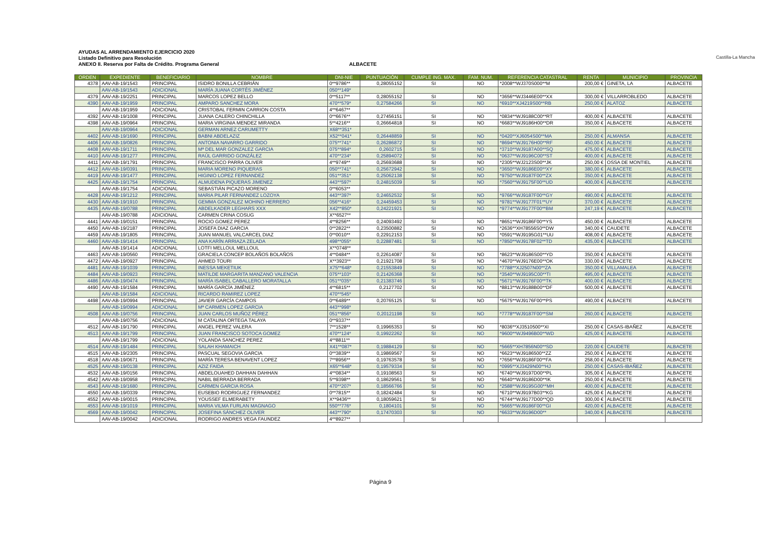AYUDAS AL ARRENDAMIENTO EJERCICIO 2020
Listado Definitivo para Resolución
ANEXO II. Reserva por Falta de Crédito. Programa General
ALBACETE
Castilla-La Mancha
| ORDEN | EXPEDIENTE | BENEFICIARIO | NOMBRE | DNI-NIE | PUNTUACIÓN | CUMPLE ING. MAX. | FAM. NUM. | REFERENCIA CATASTRAL | RENTA | MUNICIPIO | PROVINCIA |
| --- | --- | --- | --- | --- | --- | --- | --- | --- | --- | --- | --- |
| 4378 | AAV-AB-19/1543 | PRINCIPAL | ISIDRO BONILLA CEBRIÁN | 0**9786** | 0,28055152 | SI | NO | *2008**WJ370S000**M | 200,00 € | GINETA, LA | ALBACETE |
| | AAV-AB-19/1543 | ADICIONAL | MARÍA JUANA CORTÉS JIMÉNEZ | 050**149* | | | | | | | |
| 4379 | AAV-AB-19/2251 | PRINCIPAL | MARCOS LOPEZ BELLO | 0**5117** | 0,28055152 | SI | NO | *3656**WJ3446E00**XX | 300,00 € | VILLARROBLEDO | ALBACETE |
| 4390 | AAV-AB-19/1959 | PRINCIPAL | AMPARO SANCHEZ MORA | 470**579* | 0,27584266 | SI | NO | *6910**XJ4219S00**RB | 250,00 € | ALATOZ | ALBACETE |
| | AAV-AB-19/1959 | ADICIONAL | CRISTOBAL FERMIN CARRION COSTA | 4**6467** | | | | | | | |
| 4392 | AAV-AB-19/1008 | PRINCIPAL | JUANA CALERO CHINCHILLA | 0**6676** | 0,27456151 | SI | NO | *0834**WJ9188C00**RT | 400,00 € | ALBACETE | ALBACETE |
| 4398 | AAV-AB-19/0964 | PRINCIPAL | MARIA VIRGINIA MENDEZ MIRANDA | 5**4216** | 0,26664818 | SI | NO | *6683**WJ9186H00**DR | 350,00 € | ALBACETE | ALBACETE |
| | AAV-AB-19/0964 | ADICIONAL | GERMAN ARNEZ CARUMETTY | X68**351* | | | | | | | |
| 4402 | AAV-AB-19/1690 | PRINCIPAL | BABNI ABDELAZIZ | X52**041* | 0,26448859 | SI | NO | *0420**XJ6054S00**MA | 250,00 € | ALMANSA | ALBACETE |
| 4406 | AAV-AB-19/0826 | PRINCIPAL | ANTONIA NAVARRO GARRIDO | 075**741* | 0,26286872 | SI | NO | *8694**WJ9176H00**RF | 450,00 € | ALBACETE | ALBACETE |
| 4408 | AAV-AB-19/1711 | PRINCIPAL | Mª DEL MAR GONZALEZ GARCIA | 075**894* | 0,2602715 | SI | NO | *3710**WJ9187A00**SQ | 475,00 € | ALBACETE | ALBACETE |
| 4410 | AAV-AB-19/1277 | PRINCIPAL | RAÚL GARRIDO GONZÁLEZ | 470**234* | 0,25894072 | SI | NO | *0637**WJ9196C00**ST | 400,00 € | ALBACETE | ALBACETE |
| 4411 | AAV-AB-19/1791 | PRINCIPAL | FRANCISCO PARRA OLIVER | 4**9749** | 0,25693688 | SI | NO | *2305**WJ2123S00**JK | 250,00 € | OSSA DE MONTIEL | ALBACETE |
| 4412 | AAV-AB-19/0391 | PRINCIPAL | MARIA MORENO PIQUERAS | 050**741* | 0,25672942 | SI | NO | *3650**WJ9186E00**XY | 380,00 € | ALBACETE | ALBACETE |
| 4419 | AAV-AB-19/1477 | PRINCIPAL | HIGINIO LOPEZ FERNANDEZ | 051**351* | 0,25062138 | SI | NO | *9750**WJ9187F00**ZX | 350,00 € | ALBACETE | ALBACETE |
| 4425 | AAV-AB-19/1754 | PRINCIPAL | ALMUDENA PIQUERAS JIMENEZ | 443**597* | 0,24815039 | SI | NO | *7560**WJ9175F00**UD | 400,00 € | ALBACETE | ALBACETE |
| | AAV-AB-19/1754 | ADICIONAL | SEBASTIÁN PICAZO MORENO | 0**6053** | | | | | | | |
| 4428 | AAV-AB-19/1212 | PRINCIPAL | MARIA PILAR FERNANDEZ LOZOYA | 443**397* | 0,24652532 | SI | NO | *9766**WJ9187F00**GY | 490,00 € | ALBACETE | ALBACETE |
| 4430 | AAV-AB-19/1910 | PRINCIPAL | GEMMA GONZALEZ MOHINO HERRERO | 056**416* | 0,24459453 | SI | NO | *9781**WJ9177F01**UY | 370,00 € | ALBACETE | ALBACETE |
| 4435 | AAV-AB-19/0788 | PRINCIPAL | ABDELKADER LEGHARS XXX | X42**850* | 0,24221921 | SI | NO | *9774**WJ9177F00**BM | 247,19 € | ALBACETE | ALBACETE |
| | AAV-AB-19/0788 | ADICIONAL | CARMEN CRINA COSUG | X**6527** | | | | | | | |
| 4441 | AAV-AB-19/0151 | PRINCIPAL | ROCIO GOMEZ PEREZ | 4**8256** | 0,24093492 | SI | NO | *8651**WJ9186F00**YS | 450,00 € | ALBACETE | ALBACETE |
| 4450 | AAV-AB-19/2187 | PRINCIPAL | JOSEFA DIAZ GARCIA | 0**2822** | 0,23500882 | SI | NO | *2636**XH78556S0**DW | 340,00 € | CAUDETE | ALBACETE |
| 4459 | AAV-AB-19/1805 | PRINCIPAL | JUAN MANUEL VALCARCEL DIAZ | 0**0010** | 0,22912153 | SI | NO | *0591**WJ9195G01**UU | 408,00 € | ALBACETE | ALBACETE |
| 4460 | AAV-AB-19/1414 | PRINCIPAL | ANA KARÍN ARRIAZA ZELADA | 498**055* | 0,22887481 | SI | NO | *7850**WJ9178F02**TD | 435,00 € | ALBACETE | ALBACETE |
| | AAV-AB-19/1414 | ADICIONAL | LOTFI MELLOUL MELLOUL | X**0748** | | | | | | | |
| 4463 | AAV-AB-19/0560 | PRINCIPAL | GRACIELA CONCEP BOLAÑOS BOLAÑOS | 4**0484** | 0,22614087 | SI | NO | *8623**WJ9186S00**YD | 350,00 € | ALBACETE | ALBACETE |
| 4472 | AAV-AB-19/0927 | PRINCIPAL | AHMED TOURI | X**3923** | 0,21921708 | SI | NO | *4670**WJ9176E00**OK | 330,00 € | ALBACETE | ALBACETE |
| 4481 | AAV-AB-19/1039 | PRINCIPAL | INESSA MEKETIUK | X75**648* | 0,21553849 | SI | NO | *7788**XJ2507N00**ZA | 350,00 € | VILLAMALEA | ALBACETE |
| 4484 | AAV-AB-19/0923 | PRINCIPAL | MATILDE MARGARITA MANZANO VALENCIA | 075**103* | 0,21426368 | SI | NO | *3540**WJ9195C00**TI | 495,00 € | ALBACETE | ALBACETE |
| 4486 | AAV-AB-19/0474 | PRINCIPAL | MARÍA ISABEL CABALLERO MORATALLA | 051**035* | 0,21383746 | SI | NO | *5671**WJ9176F00**TK | 400,00 € | ALBACETE | ALBACETE |
| 4490 | AAV-AB-19/1584 | PRINCIPAL | MARÍA GARCÍA JIMÉNEZ | 4**6815** | 0,2127702 | SI | NO | *8813**WJ9188B00**DF | 500,00 € | ALBACETE | ALBACETE |
| | AAV-AB-19/1584 | ADICIONAL | RICARDO RAMIREZ LOPEZ | 470**545* | | | | | | | |
| 4498 | AAV-AB-19/0994 | PRINCIPAL | JAVIER GARCÍA CAMPOS | 0**6489** | 0,20765125 | SI | NO | *5675**WJ9176F00**PS | 490,00 € | ALBACETE | ALBACETE |
| | AAV-AB-19/0994 | ADICIONAL | Mª CARMEN LOPEZ GARCIA | 443**998* | | | | | | | |
| 4508 | AAV-AB-19/0756 | PRINCIPAL | JUAN CARLOS MUÑOZ PÉREZ | 051**856* | 0,20121198 | SI | NO | *7778**WJ9187F00**SM | 260,00 € | ALBACETE | ALBACETE |
| | AAV-AB-19/0756 | ADICIONAL | M CATALINA ORTEGA TALAYA | 0**9337** | | | | | | | |
| 4512 | AAV-AB-19/1790 | PRINCIPAL | ANGEL PEREZ VALERA | 7**1528** | 0,19965353 | SI | NO | *8036**XJ3510500**XI | 250,00 € | CASAS-IBAÑEZ | ALBACETE |
| 4513 | AAV-AB-19/1799 | PRINCIPAL | JUAN FRANCISCO SOTOCA GOMEZ | 470**124* | 0,19922262 | SI | NO | *9600**WJ9496B00**WD | 425,00 € | ALBACETE | ALBACETE |
| | AAV-AB-19/1799 | ADICIONAL | YOLANDA SANCHEZ PEREZ | 4**8811** | | | | | | | |
| 4514 | AAV-AB-19/1484 | PRINCIPAL | SALAH KHAMAICH | X41**087* | 0,19884129 | SI | NO | *5665**XH7856N00**SD | 220,00 € | CAUDETE | ALBACETE |
| 4515 | AAV-AB-19/2305 | PRINCIPAL | PASCUAL SEGOVIA GARCIA | 0**3839** | 0,19869567 | SI | NO | *6623**WJ9186500**ZZ | 250,00 € | ALBACETE | ALBACETE |
| 4518 | AAV-AB-19/0671 | PRINCIPAL | MARÍA TERESA BENAVENT LOPEZ | 7**8956** | 0,19763578 | SI | NO | *7656**WJ9186F00**FA | 258,00 € | ALBACETE | ALBACETE |
| 4525 | AAV-AB-19/0138 | PRINCIPAL | AZIZ FAIDA | X65**648* | 0,19579334 | SI | NO | *0995**XJ3429N00**HJ | 250,00 € | CASAS-IBAÑEZ | ALBACETE |
| 4532 | AAV-AB-19/0156 | PRINCIPAL | ABDELOUAHED DAHHAN DAHHAN | 4**0834** | 0,19108563 | SI | NO | *6740**WJ9197D00**PL | 305,00 € | ALBACETE | ALBACETE |
| 4542 | AAV-AB-19/0958 | PRINCIPAL | NABIL BERRADA BERRADA | 5**9398** | 0,18629561 | SI | NO | *6640**WJ9186D00**IK | 250,00 € | ALBACETE | ALBACETE |
| 4543 | AAV-AB-19/1680 | PRINCIPAL | CARMEN GARCIA ROSA | 470**207* | 0,18566766 | SI | NO | *2588**WJ9195G00**MH | 400,00 € | ALBACETE | ALBACETE |
| 4550 | AAV-AB-19/0339 | PRINCIPAL | EUSEBIO RODRIGUEZ FERNANDEZ | 0**7815** | 0,18242484 | SI | NO | *6710**WJ9197B03**KG | 425,00 € | ALBACETE | ALBACETE |
| 4552 | AAV-AB-19/0015 | PRINCIPAL | YOUSSEF ELMERABETY | X**9436** | 0,18059621 | SI | NO | *6744**WJ9177D00**QD | 300,00 € | ALBACETE | ALBACETE |
| 4553 | AAV-AB-19/1019 | PRINCIPAL | MARIA VILMA FURLAN MAGNAGO | 550**776* | 0,1804101 | SI | NO | *5665**WJ9186F00**GI | 420,00 € | ALBACETE | ALBACETE |
| 4569 | AAV-AB-19/0042 | PRINCIPAL | JOSEFINA SÁNCHEZ OLIVER | 443**790* | 0,17470303 | SI | NO | *6633**WJ9196D00** | 340,00 € | ALBACETE | ALBACETE |
| | AAV-AB-19/0042 | ADICIONAL | RODRIGO ANDRES VEGA FAUNDEZ | 4**8927** | | | | | | | |
Página 9